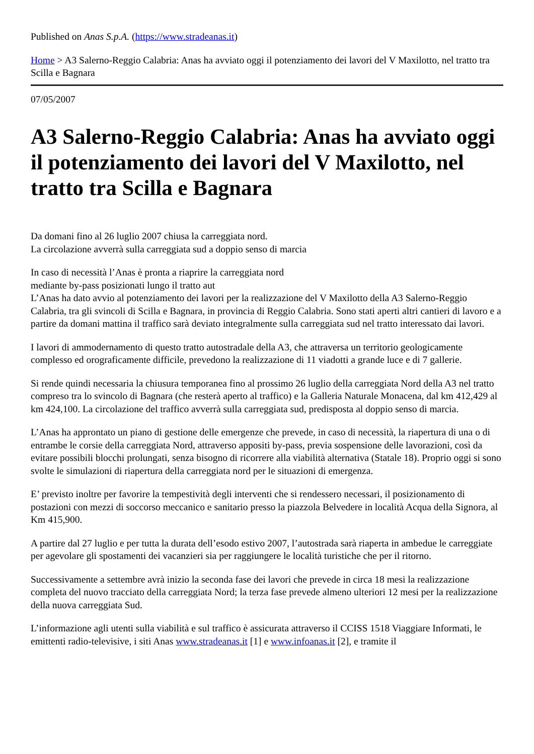Published on Anas S.p.A. (https://www.stradeanas.it)
Home > A3 Salerno-Reggio Calabria: Anas ha avviato oggi il potenziamento dei lavori del V Maxilotto, nel tratto tra Scilla e Bagnara
07/05/2007
A3 Salerno-Reggio Calabria: Anas ha avviato oggi il potenziamento dei lavori del V Maxilotto, nel tratto tra Scilla e Bagnara
Da domani fino al 26 luglio 2007 chiusa la carreggiata nord.
La circolazione avverrà sulla carreggiata sud a doppio senso di marcia
In caso di necessità l’Anas è pronta a riaprire la carreggiata nord
mediante by-pass posizionati lungo il tratto aut
L’Anas ha dato avvio al potenziamento dei lavori per la realizzazione del V Maxilotto della A3 Salerno-Reggio Calabria, tra gli svincoli di Scilla e Bagnara, in provincia di Reggio Calabria. Sono stati aperti altri cantieri di lavoro e a partire da domani mattina il traffico sarà deviato integralmente sulla carreggiata sud nel tratto interessato dai lavori.
I lavori di ammodernamento di questo tratto autostradale della A3, che attraversa un territorio geologicamente complesso ed orograficamente difficile, prevedono la realizzazione di 11 viadotti a grande luce e di 7 gallerie.
Si rende quindi necessaria la chiusura temporanea fino al prossimo 26 luglio della carreggiata Nord della A3 nel tratto compreso tra lo svincolo di Bagnara (che resterà aperto al traffico) e la Galleria Naturale Monacena, dal km 412,429 al km 424,100. La circolazione del traffico avverrà sulla carreggiata sud, predisposta al doppio senso di marcia.
L’Anas ha approntato un piano di gestione delle emergenze che prevede, in caso di necessità, la riapertura di una o di entrambe le corsie della carreggiata Nord, attraverso appositi by-pass, previa sospensione delle lavorazioni, così da evitare possibili blocchi prolungati, senza bisogno di ricorrere alla viabilità alternativa (Statale 18). Proprio oggi si sono svolte le simulazioni di riapertura della carreggiata nord per le situazioni di emergenza.
E’ previsto inoltre per favorire la tempestività degli interventi che si rendessero necessari, il posizionamento di postazioni con mezzi di soccorso meccanico e sanitario presso la piazzola Belvedere in località Acqua della Signora, al Km 415,900.
A partire dal 27 luglio e per tutta la durata dell’esodo estivo 2007, l’autostrada sarà riaperta in ambedue le carreggiate per agevolare gli spostamenti dei vacanzieri sia per raggiungere le località turistiche che per il ritorno.
Successivamente a settembre avrà inizio la seconda fase dei lavori che prevede in circa 18 mesi la realizzazione completa del nuovo tracciato della carreggiata Nord; la terza fase prevede almeno ulteriori 12 mesi per la realizzazione della nuova carreggiata Sud.
L’informazione agli utenti sulla viabilità e sul traffico è assicurata attraverso il CCISS 1518 Viaggiare Informati, le emittenti radio-televisive, i siti Anas www.stradeanas.it [1] e www.infoanas.it [2], e tramite il